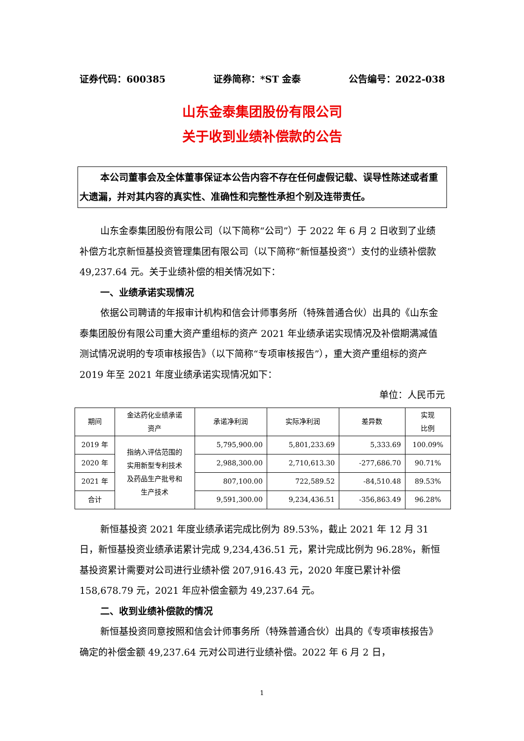证券代码：600385 证券简称：*ST 金泰 公告编号：2022-038
山东金泰集团股份有限公司
关于收到业绩补偿款的公告
本公司董事会及全体董事保证本公告内容不存在任何虚假记载、误导性陈述或者重大遗漏，并对其内容的真实性、准确性和完整性承担个别及连带责任。
山东金泰集团股份有限公司（以下简称“公司”）于 2022 年 6 月 2 日收到了业绩补偿方北京新恒基投资管理集团有限公司（以下简称“新恒基投资”）支付的业绩补偿款 49,237.64 元。关于业绩补偿的相关情况如下：
一、业绩承诺实现情况
依据公司聘请的年报审计机构和信会计师事务所（特殊普通合伙）出具的《山东金泰集团股份有限公司重大资产重组标的资产 2021 年业绩承诺实现情况及补偿期满减值测试情况说明的专项审核报告》（以下简称“专项审核报告”），重大资产重组标的资产 2019 年至 2021 年度业绩承诺实现情况如下：
单位：人民币元
| 期间 | 金达药化业绩承诺 资产 | 承诺净利润 | 实际净利润 | 差异数 | 实现 比例 |
| --- | --- | --- | --- | --- | --- |
| 2019 年 | 指纳入评估范围的 实用新型专利技术 及药品生产批号和 生产技术 | 5,795,900.00 | 5,801,233.69 | 5,333.69 | 100.09% |
| 2020 年 | | 2,988,300.00 | 2,710,613.30 | -277,686.70 | 90.71% |
| 2021 年 | | 807,100.00 | 722,589.52 | -84,510.48 | 89.53% |
| 合计 | | 9,591,300.00 | 9,234,436.51 | -356,863.49 | 96.28% |
新恒基投资 2021 年度业绩承诺完成比例为 89.53%，截止 2021 年 12 月 31 日，新恒基投资业绩承诺累计完成 9,234,436.51 元，累计完成比例为 96.28%，新恒基投资累计需要对公司进行业绩补偿 207,916.43 元，2020 年度已累计补偿 158,678.79 元，2021 年应补偿金额为 49,237.64 元。
二、收到业绩补偿款的情况
新恒基投资同意按照和信会计师事务所（特殊普通合伙）出具的《专项审核报告》确定的补偿金额 49,237.64 元对公司进行业绩补偿。2022 年 6 月 2 日，
1